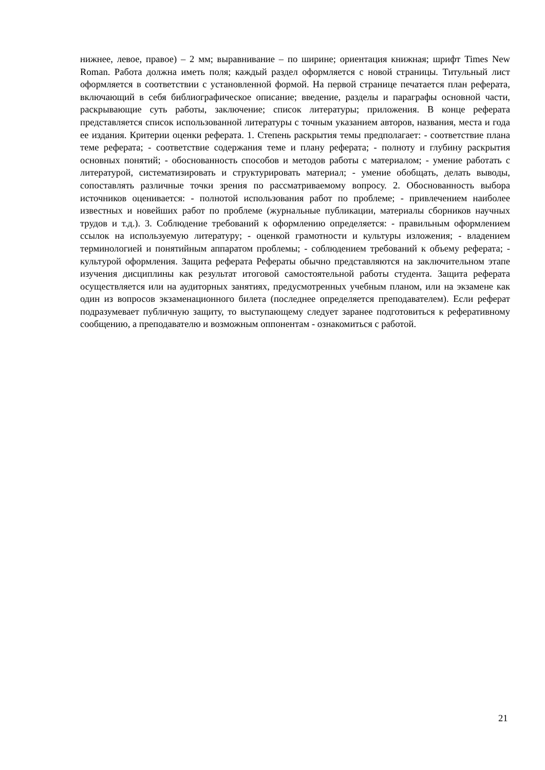нижнее, левое, правое) – 2 мм; выравнивание – по ширине; ориентация книжная; шрифт Times New Roman. Работа должна иметь поля; каждый раздел оформляется с новой страницы. Титульный лист оформляется в соответствии с установленной формой. На первой странице печатается план реферата, включающий в себя библиографическое описание; введение, разделы и параграфы основной части, раскрывающие суть работы, заключение; список литературы; приложения. В конце реферата представляется список использованной литературы с точным указанием авторов, названия, места и года ее издания. Критерии оценки реферата. 1. Степень раскрытия темы предполагает: - соответствие плана теме реферата; - соответствие содержания теме и плану реферата; - полноту и глубину раскрытия основных понятий; - обоснованность способов и методов работы с материалом; - умение работать с литературой, систематизировать и структурировать материал; - умение обобщать, делать выводы, сопоставлять различные точки зрения по рассматриваемому вопросу. 2. Обоснованность выбора источников оценивается: - полнотой использования работ по проблеме; - привлечением наиболее известных и новейших работ по проблеме (журнальные публикации, материалы сборников научных трудов и т.д.). 3. Соблюдение требований к оформлению определяется: - правильным оформлением ссылок на используемую литературу; - оценкой грамотности и культуры изложения; - владением терминологией и понятийным аппаратом проблемы; - соблюдением требований к объему реферата; - культурой оформления. Защита реферата Рефераты обычно представляются на заключительном этапе изучения дисциплины как результат итоговой самостоятельной работы студента. Защита реферата осуществляется или на аудиторных занятиях, предусмотренных учебным планом, или на экзамене как один из вопросов экзаменационного билета (последнее определяется преподавателем). Если реферат подразумевает публичную защиту, то выступающему следует заранее подготовиться к реферативному сообщению, а преподавателю и возможным оппонентам - ознакомиться с работой.
21